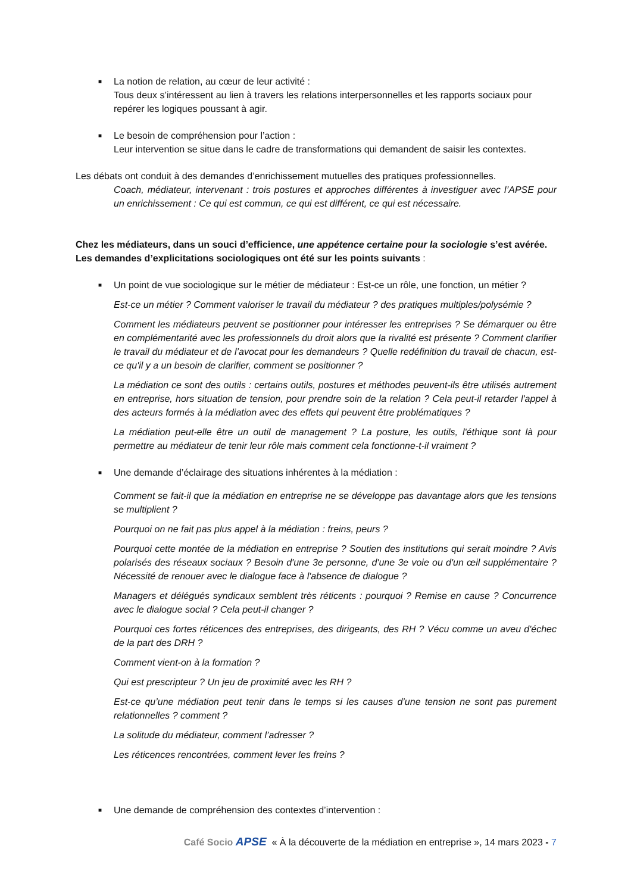■
La notion de relation, au cœur de leur activité :
Tous deux s’intéressent au lien à travers les relations interpersonnelles et les rapports sociaux pour repérer les logiques poussant à agir.
■
Le besoin de compréhension pour l’action :
Leur intervention se situe dans le cadre de transformations qui demandent de saisir les contextes.
Les débats ont conduit à des demandes d’enrichissement mutuelles des pratiques professionnelles.
Coach, médiateur, intervenant : trois postures et approches différentes à investiguer avec l’APSE pour un enrichissement : Ce qui est commun, ce qui est différent, ce qui est nécessaire.
Chez les médiateurs, dans un souci d’efficience, une appétence certaine pour la sociologie s’est avérée. Les demandes d’explicitations sociologiques ont été sur les points suivants :
■
Un point de vue sociologique sur le métier de médiateur : Est-ce un rôle, une fonction, un métier ?
Est-ce un métier ? Comment valoriser le travail du médiateur ? des pratiques multiples/polysémie ?
Comment les médiateurs peuvent se positionner pour intéresser les entreprises ? Se démarquer ou être en complémentarité avec les professionnels du droit alors que la rivalité est présente ? Comment clarifier le travail du médiateur et de l’avocat pour les demandeurs ? Quelle redéfinition du travail de chacun, est-ce qu'il y a un besoin de clarifier, comment se positionner ?
La médiation ce sont des outils : certains outils, postures et méthodes peuvent-ils être utilisés autrement en entreprise, hors situation de tension, pour prendre soin de la relation ? Cela peut-il retarder l'appel à des acteurs formés à la médiation avec des effets qui peuvent être problématiques ?
La médiation peut-elle être un outil de management ? La posture, les outils, l'éthique sont là pour permettre au médiateur de tenir leur rôle mais comment cela fonctionne-t-il vraiment ?
■
Une demande d’éclairage des situations inhérentes à la médiation :
Comment se fait-il que la médiation en entreprise ne se développe pas davantage alors que les tensions se multiplient ?
Pourquoi on ne fait pas plus appel à la médiation : freins, peurs ?
Pourquoi cette montée de la médiation en entreprise ? Soutien des institutions qui serait moindre ? Avis polarisés des réseaux sociaux ? Besoin d'une 3e personne, d'une 3e voie ou d'un œil supplémentaire ? Nécessité de renouer avec le dialogue face à l'absence de dialogue ?
Managers et délégués syndicaux semblent très réticents : pourquoi ? Remise en cause ? Concurrence avec le dialogue social ? Cela peut-il changer ?
Pourquoi ces fortes réticences des entreprises, des dirigeants, des RH ? Vécu comme un aveu d'échec de la part des DRH ?
Comment vient-on à la formation ?
Qui est prescripteur ? Un jeu de proximité avec les RH ?
Est-ce qu’une médiation peut tenir dans le temps si les causes d’une tension ne sont pas purement relationnelles ? comment ?
La solitude du médiateur, comment l’adresser ?
Les réticences rencontrées, comment lever les freins ?
■
Une demande de compréhension des contextes d’intervention :
Café Socio APSE « À la découverte de la médiation en entreprise », 14 mars 2023 - 7